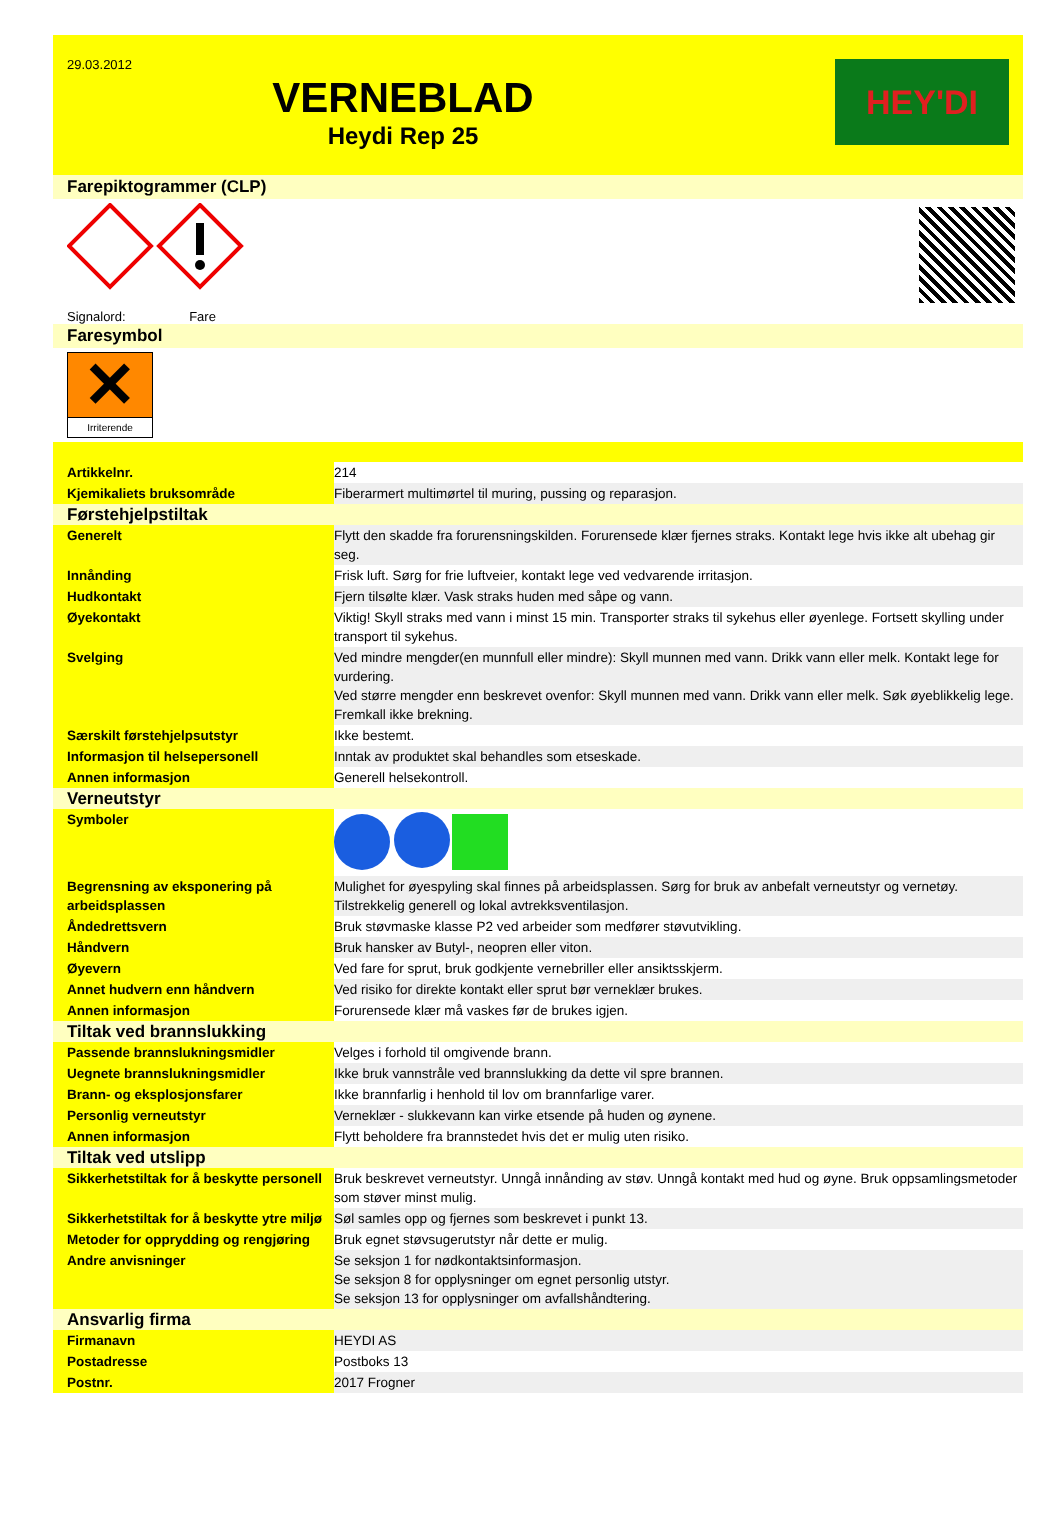29.03.2012
VERNEBLAD
Heydi Rep 25
HEY'DI
Farepiktogrammer (CLP)
Signalord: Fare
Faresymbol
✕
Irriterende
| Artikkelnr. | 214 |
| Kjemikaliets bruksområde | Fiberarmert multimørtel til muring, pussing og reparasjon. |
| Førstehjelpstiltak | |
| Generelt | Flytt den skadde fra forurensningskilden. Forurensede klær fjernes straks. Kontakt lege hvis ikke alt ubehag gir seg. |
| Innånding | Frisk luft. Sørg for frie luftveier, kontakt lege ved vedvarende irritasjon. |
| Hudkontakt | Fjern tilsølte klær. Vask straks huden med såpe og vann. |
| Øyekontakt | Viktig! Skyll straks med vann i minst 15 min. Transporter straks til sykehus eller øyenlege. Fortsett skylling under transport til sykehus. |
| Svelging | Ved mindre mengder(en munnfull eller mindre): Skyll munnen med vann. Drikk vann eller melk. Kontakt lege for vurdering. Ved større mengder enn beskrevet ovenfor: Skyll munnen med vann. Drikk vann eller melk. Søk øyeblikkelig lege. Fremkall ikke brekning. |
| Særskilt førstehjelpsutstyr | Ikke bestemt. |
| Informasjon til helsepersonell | Inntak av produktet skal behandles som etseskade. |
| Annen informasjon | Generell helsekontroll. |
| Verneutstyr | |
| Symboler | |
| Begrensning av eksponering på arbeidsplassen | Mulighet for øyespyling skal finnes på arbeidsplassen. Sørg for bruk av anbefalt verneutstyr og vernetøy. Tilstrekkelig generell og lokal avtrekksventilasjon. |
| Åndedrettsvern | Bruk støvmaske klasse P2 ved arbeider som medfører støvutvikling. |
| Håndvern | Bruk hansker av Butyl-, neopren eller viton. |
| Øyevern | Ved fare for sprut, bruk godkjente vernebriller eller ansiktsskjerm. |
| Annet hudvern enn håndvern | Ved risiko for direkte kontakt eller sprut bør verneklær brukes. |
| Annen informasjon | Forurensede klær må vaskes før de brukes igjen. |
| Tiltak ved brannslukking | |
| Passende brannslukningsmidler | Velges i forhold til omgivende brann. |
| Uegnete brannslukningsmidler | Ikke bruk vannstråle ved brannslukking da dette vil spre brannen. |
| Brann- og eksplosjonsfarer | Ikke brannfarlig i henhold til lov om brannfarlige varer. |
| Personlig verneutstyr | Verneklær - slukkevann kan virke etsende på huden og øynene. |
| Annen informasjon | Flytt beholdere fra brannstedet hvis det er mulig uten risiko. |
| Tiltak ved utslipp | |
| Sikkerhetstiltak for å beskytte personell | Bruk beskrevet verneutstyr. Unngå innånding av støv. Unngå kontakt med hud og øyne. Bruk oppsamlingsmetoder som støver minst mulig. |
| Sikkerhetstiltak for å beskytte ytre miljø | Søl samles opp og fjernes som beskrevet i punkt 13. |
| Metoder for opprydding og rengjøring | Bruk egnet støvsugerutstyr når dette er mulig. |
| Andre anvisninger | Se seksjon 1 for nødkontaktsinformasjon. Se seksjon 8 for opplysninger om egnet personlig utstyr. Se seksjon 13 for opplysninger om avfallshåndtering. |
| Ansvarlig firma | |
| Firmanavn | HEYDI AS |
| Postadresse | Postboks 13 |
| Postnr. | 2017 Frogner |